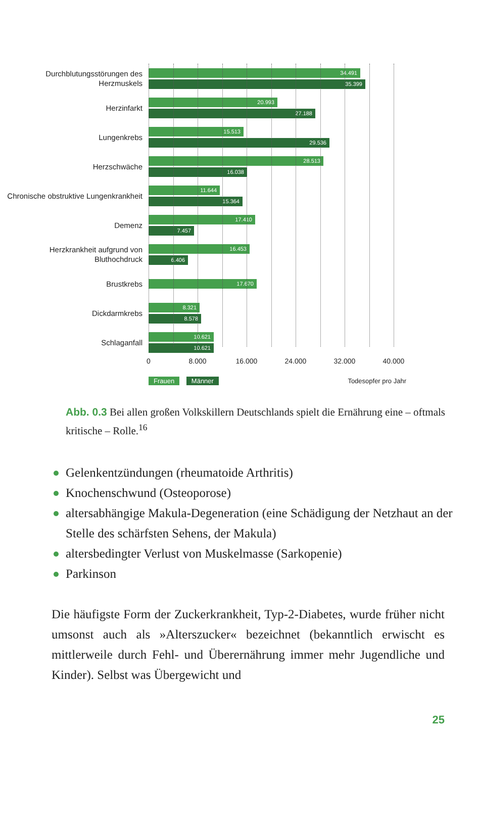Durchblutungsstörungen des Herzmuskels
34.491
35.399
Herzinfarkt
20.993
27.188
Lungenkrebs
15.513
29.536
Herzschwäche
28.513
16.038
Chronische obstruktive Lungenkrankheit
11.644
15.364
Demenz
17.410
7.457
Herzkrankheit aufgrund von Bluthochdruck
16.453
6.406
Brustkrebs
17.670
Dickdarmkrebs
8.321
8.578
Schlaganfall
10.621
10.621
0 8.000 16.000 24.000 32.000 40.000
Frauen Männer Todesopfer pro Jahr
Abb. 0.3 Bei allen großen Volkskillern Deutschlands spielt die Ernährung eine – oftmals kritische – Rolle.<sup>16</sup>
Gelenkentzündungen (rheumatoide Arthritis)
Knochenschwund (Osteoporose)
altersabhängige Makula-Degeneration (eine Schädigung der Netzhaut an der Stelle des schärfsten Sehens, der Makula)
altersbedingter Verlust von Muskelmasse (Sarkopenie)
Parkinson
Die häufigste Form der Zuckerkrankheit, Typ-2-Diabetes, wurde früher nicht umsonst auch als »Alterszucker« bezeichnet (bekanntlich erwischt es mittlerweile durch Fehl- und Überernährung immer mehr Jugendliche und Kinder). Selbst was Übergewicht und
25